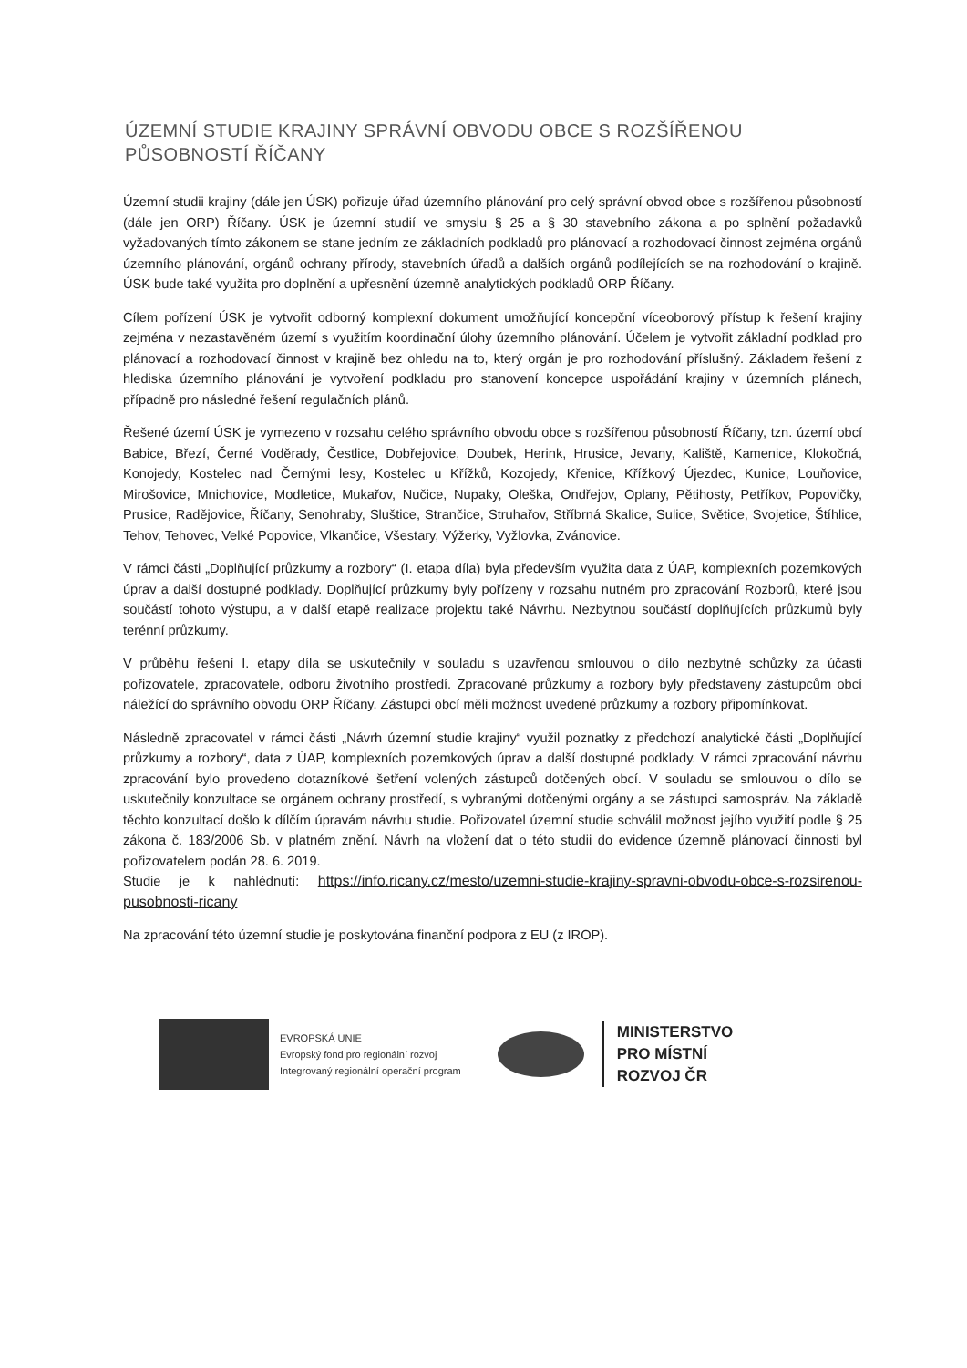ÚZEMNÍ STUDIE KRAJINY SPRÁVNÍ OBVODU OBCE S ROZŠÍŘENOU PŮSOBNOSTÍ ŘÍČANY
Územní studii krajiny (dále jen ÚSK) pořizuje úřad územního plánování pro celý správní obvod obce s rozšířenou působností (dále jen ORP) Říčany. ÚSK je územní studií ve smyslu § 25 a § 30 stavebního zákona a po splnění požadavků vyžadovaných tímto zákonem se stane jedním ze základních podkladů pro plánovací a rozhodovací činnost zejména orgánů územního plánování, orgánů ochrany přírody, stavebních úřadů a dalších orgánů podílejících se na rozhodování o krajině. ÚSK bude také využita pro doplnění a upřesnění územně analytických podkladů ORP Říčany.
Cílem pořízení ÚSK je vytvořit odborný komplexní dokument umožňující koncepční víceoborový přístup k řešení krajiny zejména v nezastavěném území s využitím koordinační úlohy územního plánování. Účelem je vytvořit základní podklad pro plánovací a rozhodovací činnost v krajině bez ohledu na to, který orgán je pro rozhodování příslušný. Základem řešení z hlediska územního plánování je vytvoření podkladu pro stanovení koncepce uspořádání krajiny v územních plánech, případně pro následné řešení regulačních plánů.
Řešené území ÚSK je vymezeno v rozsahu celého správního obvodu obce s rozšířenou působností Říčany, tzn. území obcí Babice, Březí, Černé Voděrady, Čestlice, Dobřejovice, Doubek, Herink, Hrusice, Jevany, Kaliště, Kamenice, Klokočná, Konojedy, Kostelec nad Černými lesy, Kostelec u Křížků, Kozojedy, Křenice, Křížkový Újezdec, Kunice, Louňovice, Mirošovice, Mnichovice, Modletice, Mukařov, Nučice, Nupaky, Oleška, Ondřejov, Oplany, Pětihosty, Petříkov, Popovičky, Prusice, Radějovice, Říčany, Senohraby, Sluštice, Strančice, Struhařov, Stříbrná Skalice, Sulice, Světice, Svojetice, Štíhlice, Tehov, Tehovec, Velké Popovice, Vlkančice, Všestary, Výžerky, Vyžlovka, Zvánovice.
V rámci části „Doplňující průzkumy a rozbory“ (I. etapa díla) byla především využita data z ÚAP, komplexních pozemkových úprav a další dostupné podklady. Doplňující průzkumy byly pořízeny v rozsahu nutném pro zpracování Rozborů, které jsou součástí tohoto výstupu, a v další etapě realizace projektu také Návrhu. Nezbytnou součástí doplňujících průzkumů byly terénní průzkumy.
V průběhu řešení I. etapy díla se uskutečnily v souladu s uzavřenou smlouvou o dílo nezbytné schůzky za účasti pořizovatele, zpracovatele, odboru životního prostředí. Zpracované průzkumy a rozbory byly představeny zástupcům obcí náležící do správního obvodu ORP Říčany. Zástupci obcí měli možnost uvedené průzkumy a rozbory připomínkovat.
Následně zpracovatel v rámci části „Návrh územní studie krajiny“ využil poznatky z předchozí analytické části „Doplňující průzkumy a rozbory“, data z ÚAP, komplexních pozemkových úprav a další dostupné podklady. V rámci zpracování návrhu zpracování bylo provedeno dotazníkové šetření volených zástupců dotčených obcí. V souladu se smlouvou o dílo se uskutečnily konzultace se orgánem ochrany prostředí, s vybranými dotčenými orgány a se zástupci samospráv. Na základě těchto konzultací došlo k dílčím úpravám návrhu studie. Pořizovatel územní studie schválil možnost jejího využití podle § 25 zákona č. 183/2006 Sb. v platném znění. Návrh na vložení dat o této studii do evidence územně plánovací činnosti byl pořizovatelem podán 28. 6. 2019.
Studie je k nahlédnutí: https://info.ricany.cz/mesto/uzemni-studie-krajiny-spravni-obvodu-obce-s-rozsirenou-pusobnosti-ricany
Na zpracování této územní studie je poskytována finanční podpora z EU (z IROP).
EVROPSKÁ UNIE
Evropský fond pro regionální rozvoj
Integrovaný regionální operační program
MINISTERSTVO
PRO MÍSTNÍ
ROZVOJ ČR